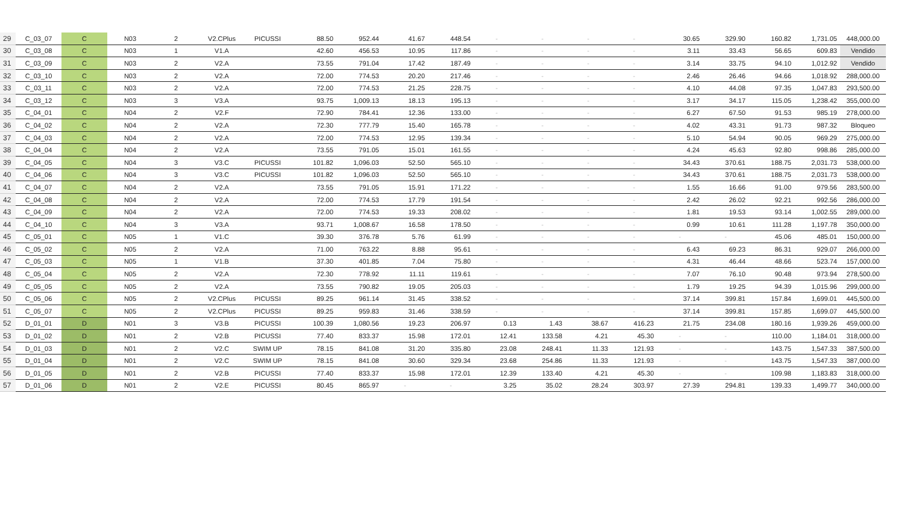| 29 | C_03_07 | C | N03 | 2 | V2.CPlus | PICUSSI | 88.50 | 952.44 | 41.67 | 448.54 | - | - | - | - | 30.65 | 329.90 | 160.82 | 1,731.05 | 448,000.00 |
| 30 | C_03_08 | C | N03 | 1 | V1.A | | 42.60 | 456.53 | 10.95 | 117.86 | - | - | - | - | 3.11 | 33.43 | 56.65 | 609.83 | Vendido |
| 31 | C_03_09 | C | N03 | 2 | V2.A | | 73.55 | 791.04 | 17.42 | 187.49 | - | - | - | - | 3.14 | 33.75 | 94.10 | 1,012.92 | Vendido |
| 32 | C_03_10 | C | N03 | 2 | V2.A | | 72.00 | 774.53 | 20.20 | 217.46 | - | - | - | - | 2.46 | 26.46 | 94.66 | 1,018.92 | 288,000.00 |
| 33 | C_03_11 | C | N03 | 2 | V2.A | | 72.00 | 774.53 | 21.25 | 228.75 | - | - | - | - | 4.10 | 44.08 | 97.35 | 1,047.83 | 293,500.00 |
| 34 | C_03_12 | C | N03 | 3 | V3.A | | 93.75 | 1,009.13 | 18.13 | 195.13 | - | - | - | - | 3.17 | 34.17 | 115.05 | 1,238.42 | 355,000.00 |
| 35 | C_04_01 | C | N04 | 2 | V2.F | | 72.90 | 784.41 | 12.36 | 133.00 | - | - | - | - | 6.27 | 67.50 | 91.53 | 985.19 | 278,000.00 |
| 36 | C_04_02 | C | N04 | 2 | V2.A | | 72.30 | 777.79 | 15.40 | 165.78 | - | - | - | - | 4.02 | 43.31 | 91.73 | 987.32 | Bloqueo |
| 37 | C_04_03 | C | N04 | 2 | V2.A | | 72.00 | 774.53 | 12.95 | 139.34 | - | - | - | - | 5.10 | 54.94 | 90.05 | 969.29 | 275,000.00 |
| 38 | C_04_04 | C | N04 | 2 | V2.A | | 73.55 | 791.05 | 15.01 | 161.55 | - | - | - | - | 4.24 | 45.63 | 92.80 | 998.86 | 285,000.00 |
| 39 | C_04_05 | C | N04 | 3 | V3.C | PICUSSI | 101.82 | 1,096.03 | 52.50 | 565.10 | - | - | - | - | 34.43 | 370.61 | 188.75 | 2,031.73 | 538,000.00 |
| 40 | C_04_06 | C | N04 | 3 | V3.C | PICUSSI | 101.82 | 1,096.03 | 52.50 | 565.10 | - | - | - | - | 34.43 | 370.61 | 188.75 | 2,031.73 | 538,000.00 |
| 41 | C_04_07 | C | N04 | 2 | V2.A | | 73.55 | 791.05 | 15.91 | 171.22 | - | - | - | - | 1.55 | 16.66 | 91.00 | 979.56 | 283,500.00 |
| 42 | C_04_08 | C | N04 | 2 | V2.A | | 72.00 | 774.53 | 17.79 | 191.54 | - | - | - | - | 2.42 | 26.02 | 92.21 | 992.56 | 286,000.00 |
| 43 | C_04_09 | C | N04 | 2 | V2.A | | 72.00 | 774.53 | 19.33 | 208.02 | - | - | - | - | 1.81 | 19.53 | 93.14 | 1,002.55 | 289,000.00 |
| 44 | C_04_10 | C | N04 | 3 | V3.A | | 93.71 | 1,008.67 | 16.58 | 178.50 | - | - | - | - | 0.99 | 10.61 | 111.28 | 1,197.78 | 350,000.00 |
| 45 | C_05_01 | C | N05 | 1 | V1.C | | 39.30 | 376.78 | 5.76 | 61.99 | - | - | - | - | - | - | 45.06 | 485.01 | 150,000.00 |
| 46 | C_05_02 | C | N05 | 2 | V2.A | | 71.00 | 763.22 | 8.88 | 95.61 | - | - | - | - | 6.43 | 69.23 | 86.31 | 929.07 | 266,000.00 |
| 47 | C_05_03 | C | N05 | 1 | V1.B | | 37.30 | 401.85 | 7.04 | 75.80 | - | - | - | - | 4.31 | 46.44 | 48.66 | 523.74 | 157,000.00 |
| 48 | C_05_04 | C | N05 | 2 | V2.A | | 72.30 | 778.92 | 11.11 | 119.61 | - | - | - | - | 7.07 | 76.10 | 90.48 | 973.94 | 278,500.00 |
| 49 | C_05_05 | C | N05 | 2 | V2.A | | 73.55 | 790.82 | 19.05 | 205.03 | - | - | - | - | 1.79 | 19.25 | 94.39 | 1,015.96 | 299,000.00 |
| 50 | C_05_06 | C | N05 | 2 | V2.CPlus | PICUSSI | 89.25 | 961.14 | 31.45 | 338.52 | - | - | - | - | 37.14 | 399.81 | 157.84 | 1,699.01 | 445,500.00 |
| 51 | C_05_07 | C | N05 | 2 | V2.CPlus | PICUSSI | 89.25 | 959.83 | 31.46 | 338.59 | - | - | - | - | 37.14 | 399.81 | 157.85 | 1,699.07 | 445,500.00 |
| 52 | D_01_01 | D | N01 | 3 | V3.B | PICUSSI | 100.39 | 1,080.56 | 19.23 | 206.97 | 0.13 | 1.43 | 38.67 | 416.23 | 21.75 | 234.08 | 180.16 | 1,939.26 | 459,000.00 |
| 53 | D_01_02 | D | N01 | 2 | V2.B | PICUSSI | 77.40 | 833.37 | 15.98 | 172.01 | 12.41 | 133.58 | 4.21 | 45.30 | - | - | 110.00 | 1,184.01 | 318,000.00 |
| 54 | D_01_03 | D | N01 | 2 | V2.C | SWIM UP | 78.15 | 841.08 | 31.20 | 335.80 | 23.08 | 248.41 | 11.33 | 121.93 | - | - | 143.75 | 1,547.33 | 387,500.00 |
| 55 | D_01_04 | D | N01 | 2 | V2.C | SWIM UP | 78.15 | 841.08 | 30.60 | 329.34 | 23.68 | 254.86 | 11.33 | 121.93 | - | - | 143.75 | 1,547.33 | 387,000.00 |
| 56 | D_01_05 | D | N01 | 2 | V2.B | PICUSSI | 77.40 | 833.37 | 15.98 | 172.01 | 12.39 | 133.40 | 4.21 | 45.30 | - | - | 109.98 | 1,183.83 | 318,000.00 |
| 57 | D_01_06 | D | N01 | 2 | V2.E | PICUSSI | 80.45 | 865.97 | - | - | 3.25 | 35.02 | 28.24 | 303.97 | 27.39 | 294.81 | 139.33 | 1,499.77 | 340,000.00 |